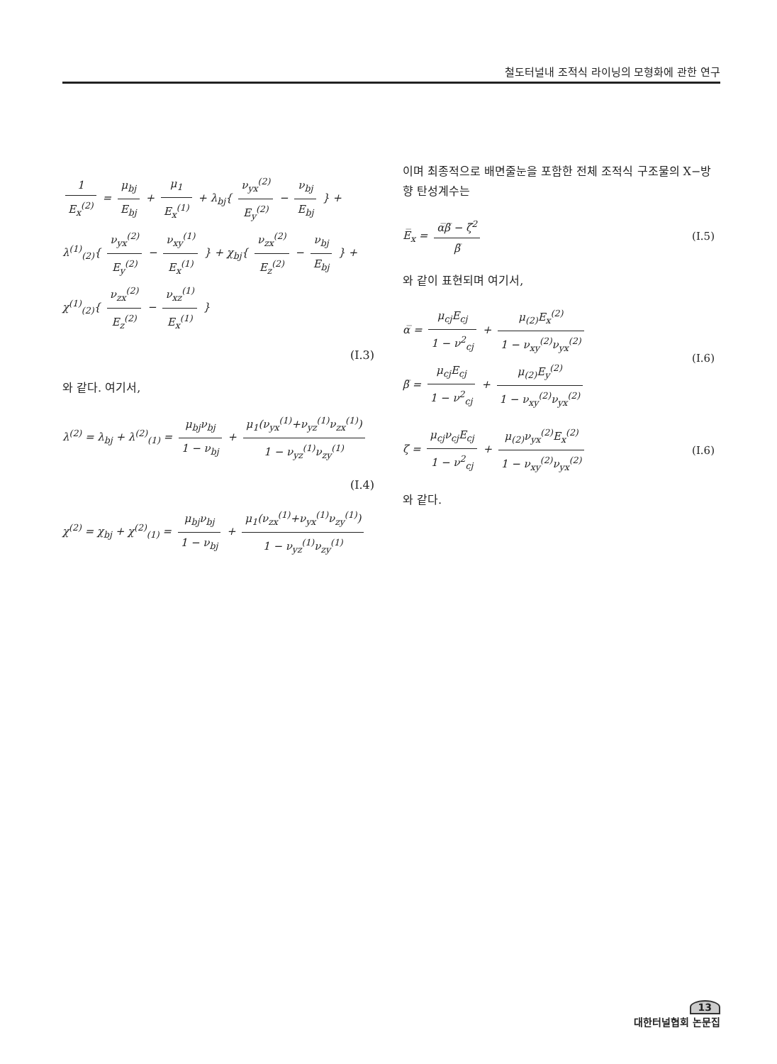철도터널내 조적식 라이닝의 모형화에 관한 연구
1 E<sub>x</sub><sup>(2)</sup> = μ<sub>bj</sub> E<sub>bj</sub> + μ<sub>1</sub> E<sub>x</sub><sup>(1)</sup> + λ<sub>bj</sub>{ ν<sub>yx</sub><sup>(2)</sup> E<sub>y</sub><sup>(2)</sup> − ν<sub>bj</sub> E<sub>bj</sub> } +
λ<sup>(1)</sup><sub>(2)</sub>{ ν<sub>yx</sub><sup>(2)</sup> E<sub>y</sub><sup>(2)</sup> − ν<sub>xy</sub><sup>(1)</sup> E<sub>x</sub><sup>(1)</sup> } + χ<sub>bj</sub>{ ν<sub>zx</sub><sup>(2)</sup> E<sub>z</sub><sup>(2)</sup> − ν<sub>bj</sub> E<sub>bj</sub> } + χ<sup>(1)</sup><sub>(2)</sub>{ ν<sub>zx</sub><sup>(2)</sup> E<sub>z</sub><sup>(2)</sup> − ν<sub>xz</sub><sup>(1)</sup> E<sub>x</sub><sup>(1)</sup> }
(I.3)
와 같다. 여기서,
λ<sup>(2)</sup> = λ<sub>bj</sub> + λ<sup>(2)</sup><sub>(1)</sub> = μ<sub>bj</sub>ν<sub>bj</sub> 1 − ν<sub>bj</sub> + μ<sub>1</sub>(ν<sub>yx</sub><sup>(1)</sup>+ν<sub>yz</sub><sup>(1)</sup>ν<sub>zx</sub><sup>(1)</sup>) 1 − ν<sub>yz</sub><sup>(1)</sup>ν<sub>zy</sub><sup>(1)</sup>
(I.4)
χ<sup>(2)</sup> = χ<sub>bj</sub> + χ<sup>(2)</sup><sub>(1)</sub> = μ<sub>bj</sub>ν<sub>bj</sub> 1 − ν<sub>bj</sub> + μ<sub>1</sub>(ν<sub>zx</sub><sup>(1)</sup>+ν<sub>yx</sub><sup>(1)</sup>ν<sub>zy</sub><sup>(1)</sup>) 1 − ν<sub>yz</sub><sup>(1)</sup>ν<sub>zy</sub><sup>(1)</sup>
이며 최종적으로 배면줄눈을 포함한 전체 조적식 구조물의 X−방향 탄성계수는
E̅<sub>x</sub> = α̅β̅ − ζ̅<sup>2</sup> β̅ (I.5)
와 같이 표현되며 여기서,
α̅ = μ<sub>cj</sub>E<sub>cj</sub> 1 − ν<sup>2</sup><sub>cj</sub> + μ<sub>(2)</sub>E<sub>x</sub><sup>(2)</sup> 1 − ν<sub>xy</sub><sup>(2)</sup>ν<sub>yx</sub><sup>(2)</sup>
β̅ = μ<sub>cj</sub>E<sub>cj</sub> 1 − ν<sup>2</sup><sub>cj</sub> + μ<sub>(2)</sub>E<sub>y</sub><sup>(2)</sup> 1 − ν<sub>xy</sub><sup>(2)</sup>ν<sub>yx</sub><sup>(2)</sup>
(I.6)
ζ = μ<sub>cj</sub>ν<sub>cj</sub>E<sub>cj</sub> 1 − ν<sup>2</sup><sub>cj</sub> + μ<sub>(2)</sub>ν<sub>yx</sub><sup>(2)</sup>E<sub>x</sub><sup>(2)</sup> 1 − ν<sub>xy</sub><sup>(2)</sup>ν<sub>yx</sub><sup>(2)</sup>
(I.6)
와 같다.
13
대한터널협회 논문집